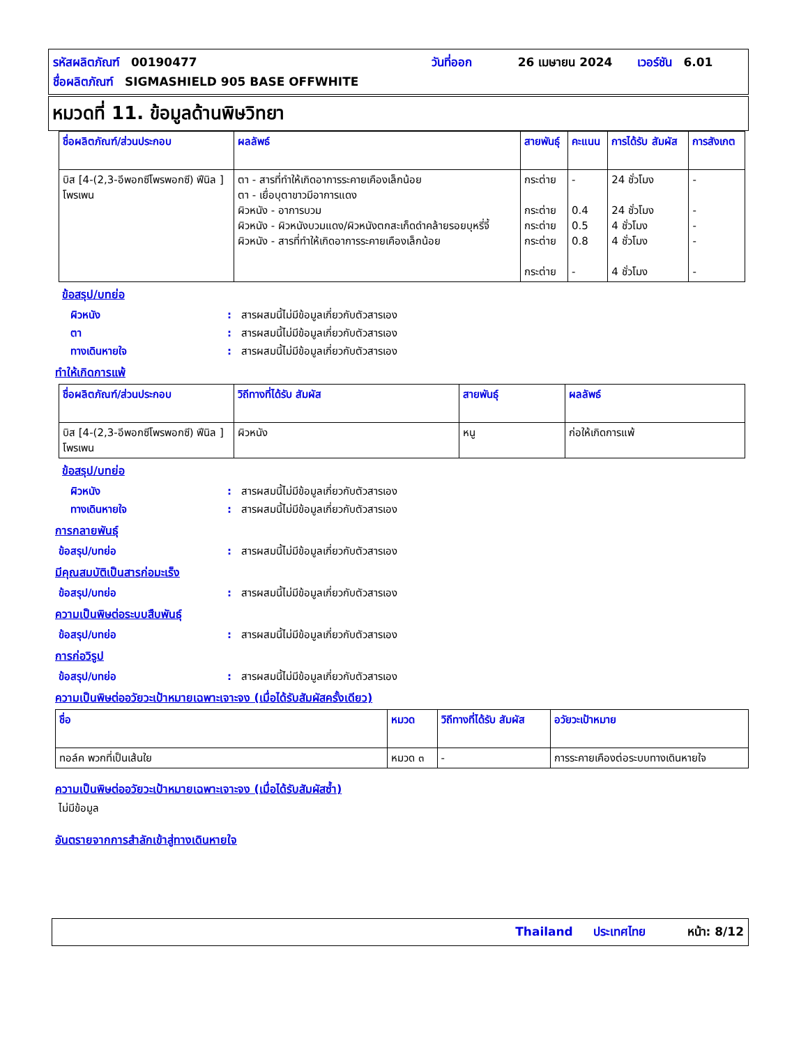รหัสผลิตภัณฑ์ 00190477 วันที่ออก 26 เมษายน 2024 เวอร์ชัน 6.01
ชื่อผลิตภัณฑ์ SIGMASHIELD 905 BASE OFFWHITE
หมวดที่ 11. ข้อมูลด้านพิษวิทยา
| ชื่อผลิตภัณฑ์/ส่วนประกอบ | ผลลัพธ์ | สายพันธุ์ | คะแนน | การได้รับ สัมผัส | การสังเกต |
| --- | --- | --- | --- | --- | --- |
| บิส [4-(2,3-อีพอกซีโพรพอกซี) ฟีนิล ] โพรเพน | ตา - สารที่ทำให้เกิดอาการระคายเคืองเล็กน้อย ตา - เยื่อบุตาขาวมีอาการแดง ผิวหนัง - อาการบวม ผิวหนัง - ผิวหนังบวมแดง/ผิวหนังตกสะเก็ดดำคล้ายรอยบุหรี่จี้ ผิวหนัง - สารที่ทำให้เกิดอาการระคายเคืองเล็กน้อย | กระต่าย กระต่าย กระต่าย กระต่าย กระต่าย | - 0.4 0.5 0.8 - | 24 ชั่วโมง 24 ชั่วโมง 4 ชั่วโมง 4 ชั่วโมง 4 ชั่วโมง | - - - - - |
ข้อสรุป/บทย่อ
ผิวหนัง: สารผสมนี้ไม่มีข้อมูลเกี่ยวกับตัวสารเอง
ตา: สารผสมนี้ไม่มีข้อมูลเกี่ยวกับตัวสารเอง
ทางเดินหายใจ: สารผสมนี้ไม่มีข้อมูลเกี่ยวกับตัวสารเอง
ทำให้เกิดการแพ้
| ชื่อผลิตภัณฑ์/ส่วนประกอบ | วิถีทางที่ได้รับ สัมผัส | สายพันธุ์ | ผลลัพธ์ |
| --- | --- | --- | --- |
| บิส [4-(2,3-อีพอกซีโพรพอกซี) ฟีนิล ] โพรเพน | ผิวหนัง | หนู | ก่อให้เกิดการแพ้ |
ข้อสรุป/บทย่อ
ผิวหนัง: สารผสมนี้ไม่มีข้อมูลเกี่ยวกับตัวสารเอง
ทางเดินหายใจ: สารผสมนี้ไม่มีข้อมูลเกี่ยวกับตัวสารเอง
การกลายพันธุ์
ข้อสรุป/บทย่อ: สารผสมนี้ไม่มีข้อมูลเกี่ยวกับตัวสารเอง
มีคุณสมบัติเป็นสารก่อมะเร็ง
ข้อสรุป/บทย่อ: สารผสมนี้ไม่มีข้อมูลเกี่ยวกับตัวสารเอง
ความเป็นพิษต่อระบบสืบพันธุ์
ข้อสรุป/บทย่อ: สารผสมนี้ไม่มีข้อมูลเกี่ยวกับตัวสารเอง
การก่อวิรูป
ข้อสรุป/บทย่อ: สารผสมนี้ไม่มีข้อมูลเกี่ยวกับตัวสารเอง
ความเป็นพิษต่ออวัยวะเป้าหมายเฉพาะเจาะจง (เมื่อได้รับสัมผัสครั้งเดียว)
| ชื่อ | หมวด | วิถีทางที่ได้รับ สัมผัส | อวัยวะเป้าหมาย |
| --- | --- | --- | --- |
| ทอล์ค พวกที่เป็นเส้นใย | หมวด ๓ | - | การระคายเคืองต่อระบบทางเดินหายใจ |
ความเป็นพิษต่ออวัยวะเป้าหมายเฉพาะเจาะจง (เมื่อได้รับสัมผัสซ้ำ)
ไม่มีข้อมูล
อันตรายจากการสำลักเข้าสู่ทางเดินหายใจ
Thailand ประเทศไทย หน้า: 8/12